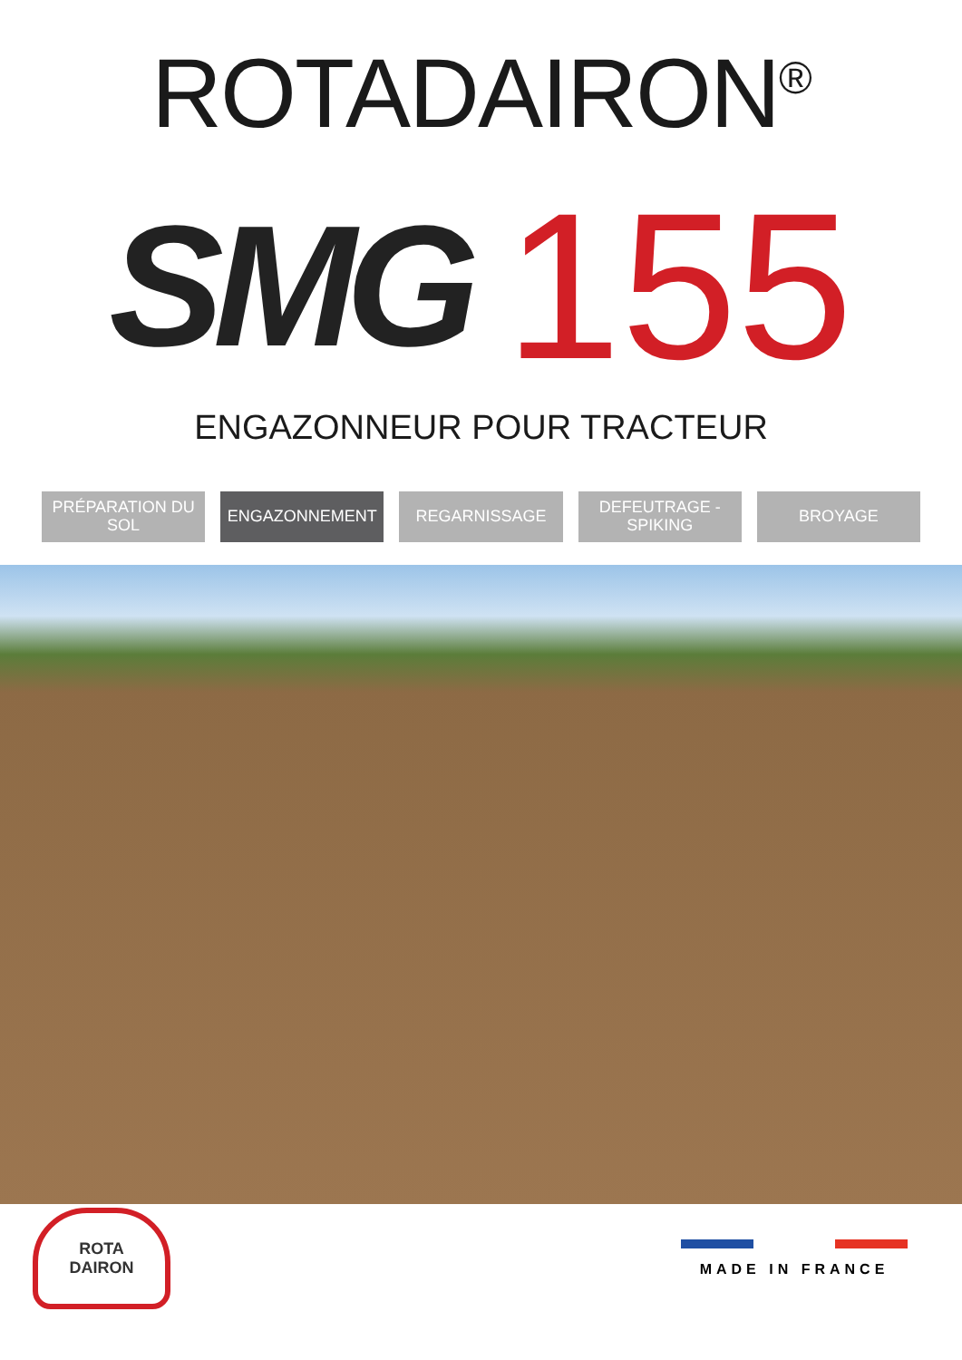ROTADAIRON<sup>®</sup>
SMG 155
ENGAZONNEUR POUR TRACTEUR
PRÉPARATION DU SOL ENGAZONNEMENT REGARNISSAGE DEFEUTRAGE - SPIKING BROYAGE
ROTA
DAIRON
MADE IN FRANCE